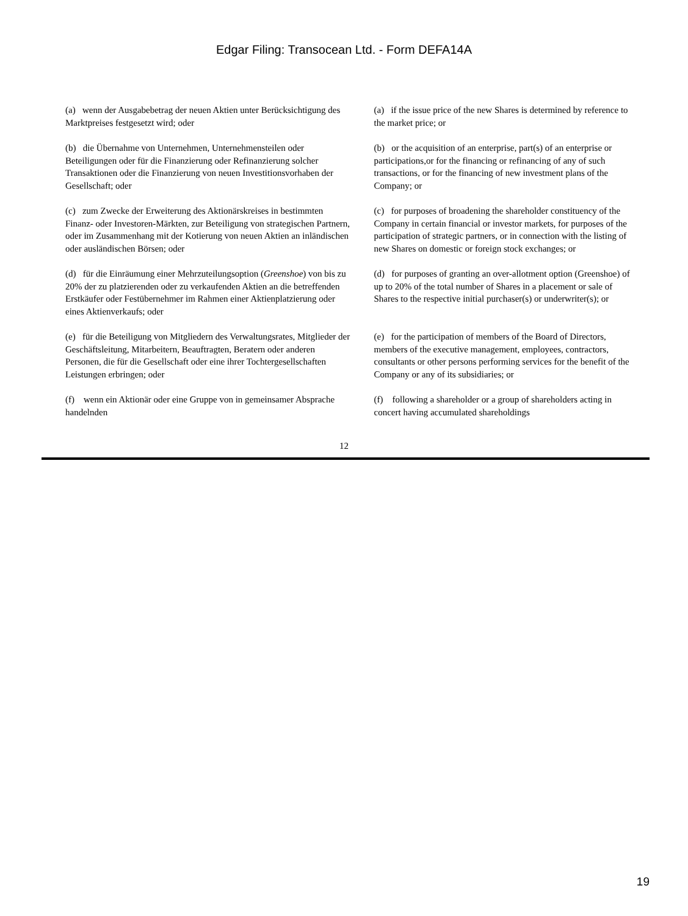Edgar Filing: Transocean Ltd. - Form DEFA14A
| (a) wenn der Ausgabebetrag der neuen Aktien unter Berücksichtigung des Marktpreises festgesetzt wird; oder | (a) if the issue price of the new Shares is determined by reference to the market price; or |
| (b) die Übernahme von Unternehmen, Unternehmensteilen oder Beteiligungen oder für die Finanzierung oder Refinanzierung solcher Transaktionen oder die Finanzierung von neuen Investitionsvorhaben der Gesellschaft; oder | (b) or the acquisition of an enterprise, part(s) of an enterprise or participations,or for the financing or refinancing of any of such transactions, or for the financing of new investment plans of the Company; or |
| (c) zum Zwecke der Erweiterung des Aktionärskreises in bestimmten Finanz- oder Investoren-Märkten, zur Beteiligung von strategischen Partnern, oder im Zusammenhang mit der Kotierung von neuen Aktien an inländischen oder ausländischen Börsen; oder | (c) for purposes of broadening the shareholder constituency of the Company in certain financial or investor markets, for purposes of the participation of strategic partners, or in connection with the listing of new Shares on domestic or foreign stock exchanges; or |
| (d) für die Einräumung einer Mehrzuteilungsoption ( Greenshoe ) von bis zu 20% der zu platzierenden oder zu verkaufenden Aktien an die betreffenden Erstkäufer oder Festübernehmer im Rahmen einer Aktienplatzierung oder eines Aktienverkaufs; oder | (d) for purposes of granting an over-allotment option (Greenshoe) of up to 20% of the total number of Shares in a placement or sale of Shares to the respective initial purchaser(s) or underwriter(s); or |
| (e) für die Beteiligung von Mitgliedern des Verwaltungsrates, Mitglieder der Geschäftsleitung, Mitarbeitern, Beauftragten, Beratern oder anderen Personen, die für die Gesellschaft oder eine ihrer Tochtergesellschaften Leistungen erbringen; oder | (e) for the participation of members of the Board of Directors, members of the executive management, employees, contractors, consultants or other persons performing services for the benefit of the Company or any of its subsidiaries; or |
| (f) wenn ein Aktionär oder eine Gruppe von in gemeinsamer Absprache handelnden | (f) following a shareholder or a group of shareholders acting in concert having accumulated shareholdings |
12
19